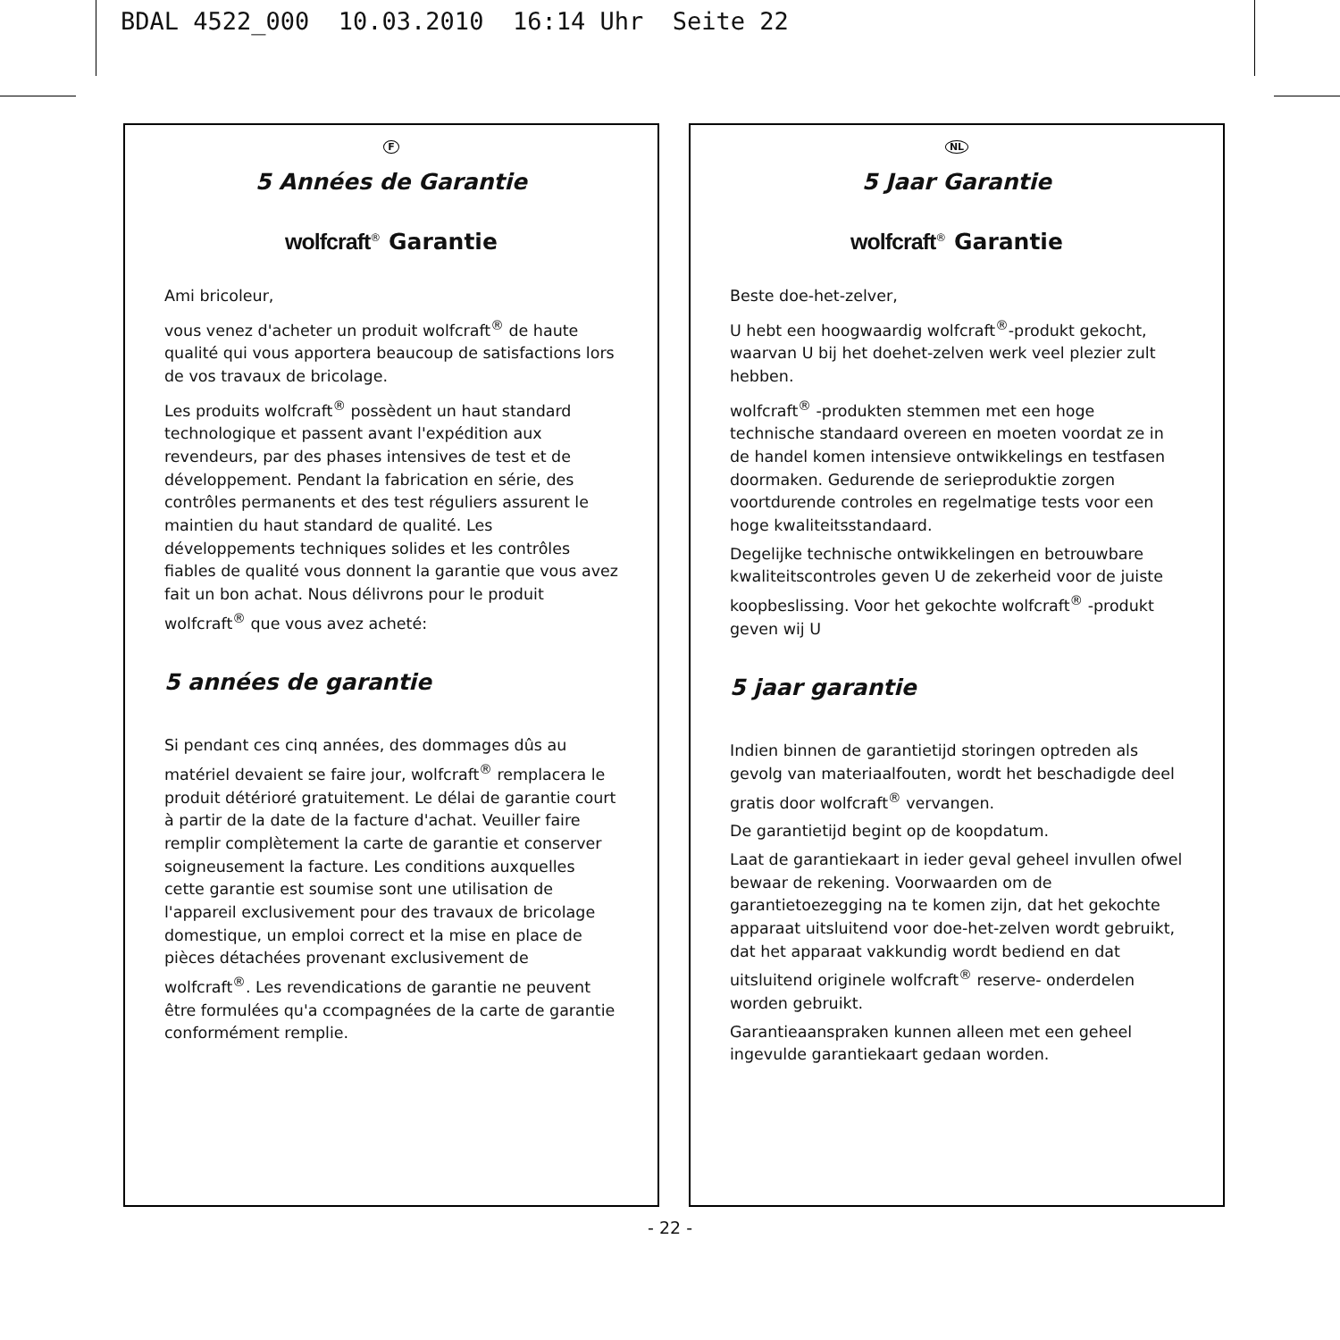BDAL 4522_000 10.03.2010 16:14 Uhr Seite 22
F
5 Années de Garantie
wolfcraft<sup>®</sup> Garantie
Ami bricoleur,
vous venez d'acheter un produit wolfcraft<sup>®</sup> de haute qualité qui vous apportera beaucoup de satisfactions lors de vos travaux de bricolage.
Les produits wolfcraft<sup>®</sup> possèdent un haut standard technologique et passent avant l'expédition aux revendeurs, par des phases intensives de test et de développement. Pendant la fabrication en série, des contrôles permanents et des test réguliers assurent le maintien du haut standard de qualité. Les développements techniques solides et les contrôles fiables de qualité vous donnent la garantie que vous avez fait un bon achat. Nous délivrons pour le produit wolfcraft<sup>®</sup> que vous avez acheté:
5 années de garantie
Si pendant ces cinq années, des dommages dûs au matériel devaient se faire jour, wolfcraft<sup>®</sup> remplacera le produit détérioré gratuitement. Le délai de garantie court à partir de la date de la facture d'achat. Veuiller faire remplir complètement la carte de garantie et conserver soigneusement la facture. Les conditions auxquelles cette garantie est soumise sont une utilisation de l'appareil exclusivement pour des travaux de bricolage domestique, un emploi correct et la mise en place de pièces détachées provenant exclusivement de wolfcraft<sup>®</sup>. Les revendications de garantie ne peuvent être formulées qu'a ccompagnées de la carte de garantie conformément remplie.
NL
5 Jaar Garantie
wolfcraft<sup>®</sup> Garantie
Beste doe-het-zelver,
U hebt een hoogwaardig wolfcraft<sup>®</sup>-produkt gekocht, waarvan U bij het doehet-zelven werk veel plezier zult hebben.
wolfcraft<sup>®</sup> -produkten stemmen met een hoge technische standaard overeen en moeten voordat ze in de handel komen intensieve ontwikkelings en testfasen doormaken. Gedurende de serieproduktie zorgen voortdurende controles en regelmatige tests voor een hoge kwaliteitsstandaard.
Degelijke technische ontwikkelingen en betrouwbare kwaliteitscontroles geven U de zekerheid voor de juiste koopbeslissing. Voor het gekochte wolfcraft<sup>®</sup> -produkt geven wij U
5 jaar garantie
Indien binnen de garantietijd storingen optreden als gevolg van materiaalfouten, wordt het beschadigde deel gratis door wolfcraft<sup>®</sup> vervangen.
De garantietijd begint op de koopdatum.
Laat de garantiekaart in ieder geval geheel invullen ofwel bewaar de rekening. Voorwaarden om de garantietoezegging na te komen zijn, dat het gekochte apparaat uitsluitend voor doe-het-zelven wordt gebruikt, dat het apparaat vakkundig wordt bediend en dat uitsluitend originele wolfcraft<sup>®</sup> reserve- onderdelen worden gebruikt.
Garantieaanspraken kunnen alleen met een geheel ingevulde garantiekaart gedaan worden.
- 22 -